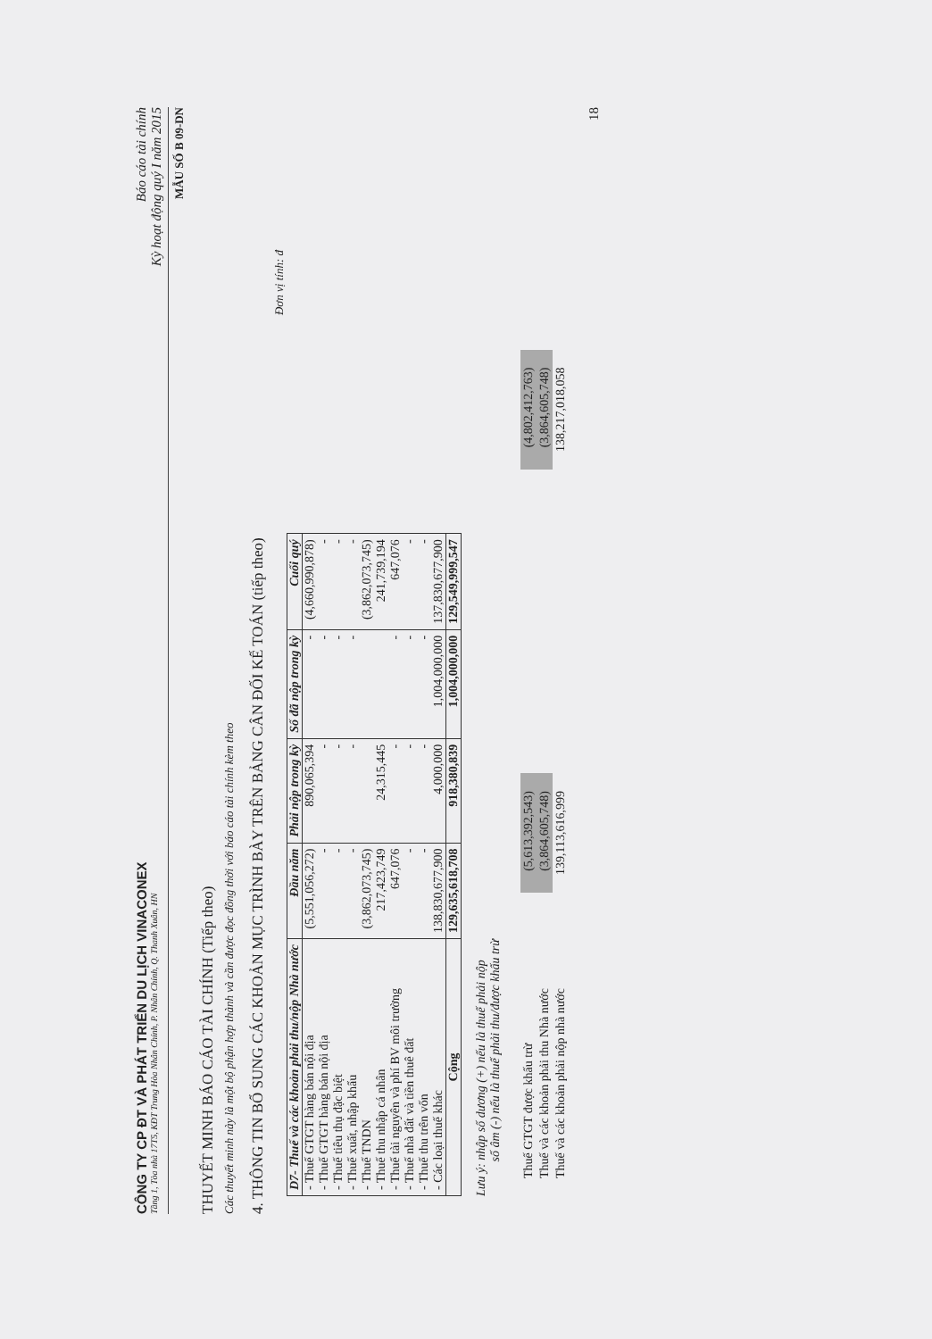CÔNG TY CP ĐT VÀ PHÁT TRIỂN DU LỊCH VINACONEX
Tầng 1, Tòa nhà 17T5, KĐT Trung Hòa Nhân Chính, P. Nhân Chính, Q. Thanh Xuân, HN
Báo cáo tài chính
Kỳ hoạt động quý I năm 2015
MẪU SỐ B 09-DN
THUYẾT MINH BÁO CÁO TÀI CHÍNH (Tiếp theo)
Các thuyết minh này là một bộ phận hợp thành và cần được đọc đồng thời với báo cáo tài chính kèm theo
4. THÔNG TIN BỔ SUNG CÁC KHOẢN MỤC TRÌNH BÀY TRÊN BẢNG CÂN ĐỐI KẾ TOÁN (tiếp theo)
Đơn vị tính: đ
| D7- Thuế và các khoản phải thu/nộp Nhà nước | Đầu năm | Phải nộp trong kỳ | Số đã nộp trong kỳ | Cuối quý |
| --- | --- | --- | --- | --- |
| - Thuế GTGT hàng bán nội địa | (5,551,056,272) | 890,065,394 | - | (4,660,990,878) |
| - Thuế GTGT hàng bán nội địa | - | - | - | - |
| - Thuế tiêu thụ đặc biệt | - | - | - | - |
| - Thuế xuất, nhập khẩu | - | - | - | - |
| - Thuế TNDN | (3,862,073,745) | | | (3,862,073,745) |
| - Thuế thu nhập cá nhân | 217,423,749 | 24,315,445 | | 241,739,194 |
| - Thuế tài nguyên và phí BV môi trường | 647,076 | - | - | 647,076 |
| - Thuế nhà đất và tiền thuê đất | - | - | - | - |
| - Thuế thu trên vốn | - | - | - | - |
| - Các loại thuế khác | 138,830,677,900 | 4,000,000 | 1,004,000,000 | 137,830,677,900 |
| Cộng | 129,635,618,708 | 918,380,839 | 1,004,000,000 | 129,549,999,547 |
Lưu ý: nhập số dương (+) nếu là thuế phải nộp
số âm (-) nếu là thuế phải thu/được khấu trừ
| Thuế GTGT được khấu trừ | (5,613,392,543) | | (4,802,412,763) |
| Thuế và các khoản phải thu Nhà nước | (3,864,605,748) | | (3,864,605,748) |
| Thuế và các khoản phải nộp nhà nước | 139,113,616,999 | | 138,217,018,058 |
18